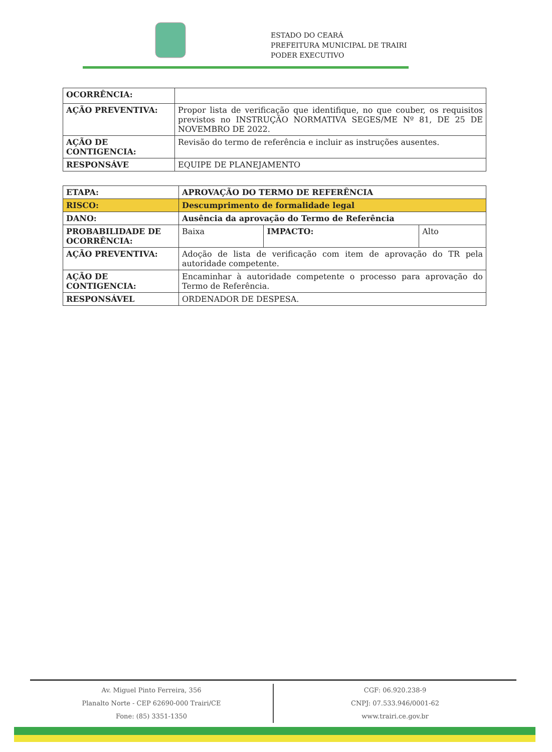ESTADO DO CEARÁ
PREFEITURA MUNICIPAL DE TRAIRI
PODER EXECUTIVO
| OCORRÊNCIA: | |
| AÇÃO PREVENTIVA: | Propor lista de verificação que identifique, no que couber, os requisitos previstos no INSTRUÇÃO NORMATIVA SEGES/ME Nº 81, DE 25 DE NOVEMBRO DE 2022. |
| AÇÃO DE CONTIGENCIA: | Revisão do termo de referência e incluir as instruções ausentes. |
| RESPONSÁVE | EQUIPE DE PLANEJAMENTO |
| ETAPA: | APROVAÇÃO DO TERMO DE REFERÊNCIA | | |
| RISCO: | Descumprimento de formalidade legal | | |
| DANO: | Ausência da aprovação do Termo de Referência | | |
| PROBABILIDADE DE OCORRÊNCIA: | Baixa | IMPACTO: | Alto |
| AÇÃO PREVENTIVA: | Adoção de lista de verificação com item de aprovação do TR pela autoridade competente. | | |
| AÇÃO DE CONTIGENCIA: | Encaminhar à autoridade competente o processo para aprovação do Termo de Referência. | | |
| RESPONSÁVEL | ORDENADOR DE DESPESA. | | |
Av. Miguel Pinto Ferreira, 356
Planalto Norte - CEP 62690-000 Trairi/CE
Fone: (85) 3351-1350
CGF: 06.920.238-9
CNPJ: 07.533.946/0001-62
www.trairi.ce.gov.br